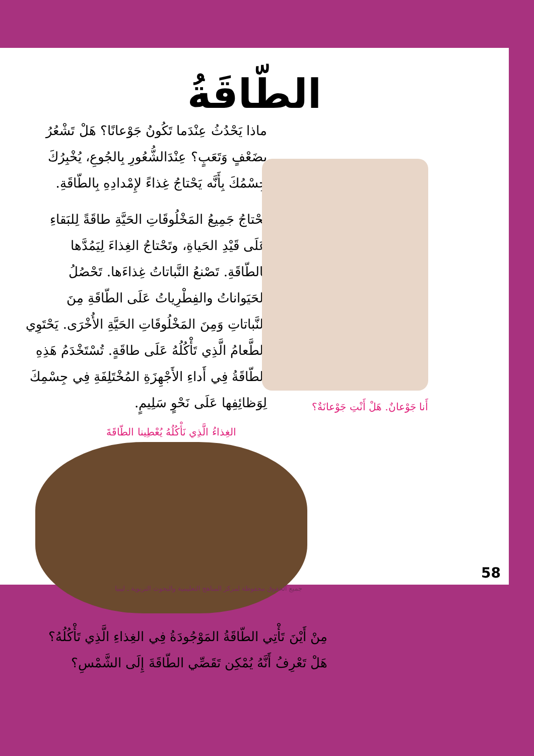الطّاقَةُ
ماذا يَحْدُثُ عِنْدَما تَكُونُ جَوْعانًا؟ هَلْ تَشْعُرُ بِضَعْفٍ وَتَعَبٍ؟ عِنْدَالشُّعُورِ بِالجُوعِ، يُخْبِرُكَ جِسْمُكَ بِأَنَّه يَحْتاجُ غِذاءً لإِمْدادِهِ بِالطّاقَةِ.
تَحْتاجُ جَمِيعُ المَخْلُوقَاتِ الحَيَّةِ طاقَةً لِلبَقاءِ عَلَى قَيْدِ الحَياةِ، وتَحْتاجُ الغِذاءَ لِيَمُدَّها بِالطّاقَةِ. تَصْنعُ النَّباتاتُ غِذاءَها. تَحْصُلُ الحَيَواناتُ والفِطْرِياتُ عَلَى الطّاقَةِ مِنَ النَّباتاتِ وَمِنَ المَخْلُوقَاتِ الحَيَّةِ الأُخْرَى. يَحْتَوِي الطَّعامُ الَّذِي تَأْكُلُهُ عَلَى طاقَةٍ. تُسْتَخْدَمُ هَذِهِ الطّاقَةُ فِي أَداءِ الأَجْهِزَةِ المُخْتَلِفَةِ فِي جِسْمِكَ لِوَظائِفِها عَلَى نَحْوٍ سَلِيمٍ.
أَنا جَوْعانٌ. هَلْ أَنْتِ جَوْعانَةٌ؟
الغِذاءُ الَّذِي نَأْكُلُهُ يُعْطِينا الطّاقَةَ
مِنْ أَيْنَ تَأْتِي الطّاقَةُ المَوْجُودَةُ فِي الغِذاءِ الَّذِي تَأْكُلُهُ؟
هَلْ تَعْرِفُ أَنَّهُ يُمْكِن تَقَصِّي الطّاقَةَ إِلَى الشَّمْسِ؟
58
جميع الحقوق محفوظة لمركز المناهج التعليمية والبحوث التربوية ـ ليبيا